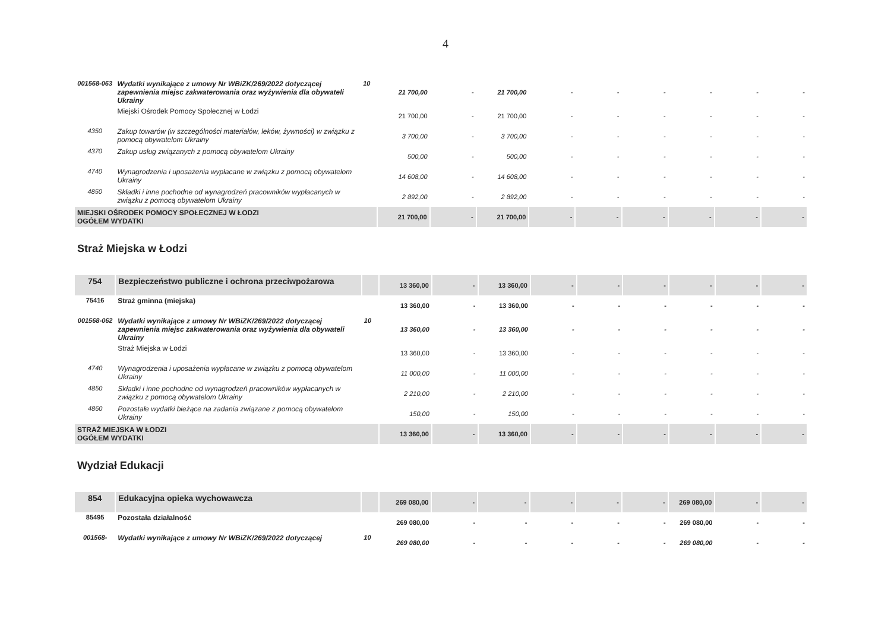4
| 001568-063 | Wydatki wynikające z umowy Nr WBiZK/269/2022 dotyczącej zapewnienia miejsc zakwaterowania oraz wyżywienia dla obywateli Ukrainy | 10 | 21 700,00 | - | 21 700,00 | - | - | - | - | - | - |
| | Miejski Ośrodek Pomocy Społecznej w Łodzi | | 21 700,00 | - | 21 700,00 | - | - | - | - | - | - |
| 4350 | Zakup towarów (w szczególności materiałów, leków, żywności) w związku z pomocą obywatelom Ukrainy | | 3 700,00 | - | 3 700,00 | - | - | - | - | - | - |
| 4370 | Zakup usług związanych z pomocą obywatelom Ukrainy | | 500,00 | - | 500,00 | - | - | - | - | - | - |
| 4740 | Wynagrodzenia i uposażenia wypłacane w związku z pomocą obywatelom Ukrainy | | 14 608,00 | - | 14 608,00 | - | - | - | - | - | - |
| 4850 | Składki i inne pochodne od wynagrodzeń pracowników wypłacanych w związku z pomocą obywatelom Ukrainy | | 2 892,00 | - | 2 892,00 | - | - | - | - | - | - |
| MIEJSKI OŚRODEK POMOCY SPOŁECZNEJ W ŁODZI OGÓŁEM WYDATKI | | | 21 700,00 | - | 21 700,00 | - | - | - | - | - | - |
Straż Miejska w Łodzi
| 754 | Bezpieczeństwo publiczne i ochrona przeciwpożarowa | | 13 360,00 | - | 13 360,00 | - | - | - | - | - | - |
| 75416 | Straż gminna (miejska) | | 13 360,00 | - | 13 360,00 | - | - | - | - | - | - |
| 001568-062 | Wydatki wynikające z umowy Nr WBiZK/269/2022 dotyczącej zapewnienia miejsc zakwaterowania oraz wyżywienia dla obywateli Ukrainy | 10 | 13 360,00 | - | 13 360,00 | - | - | - | - | - | - |
| | Straż Miejska w Łodzi | | 13 360,00 | - | 13 360,00 | - | - | - | - | - | - |
| 4740 | Wynagrodzenia i uposażenia wypłacane w związku z pomocą obywatelom Ukrainy | | 11 000,00 | - | 11 000,00 | - | - | - | - | - | - |
| 4850 | Składki i inne pochodne od wynagrodzeń pracowników wypłacanych w związku z pomocą obywatelom Ukrainy | | 2 210,00 | - | 2 210,00 | - | - | - | - | - | - |
| 4860 | Pozostałe wydatki bieżące na zadania związane z pomocą obywatelom Ukrainy | | 150,00 | - | 150,00 | - | - | - | - | - | - |
| STRAŻ MIEJSKA W ŁODZI OGÓŁEM WYDATKI | | | 13 360,00 | - | 13 360,00 | - | - | - | - | - | - |
Wydział Edukacji
| 854 | Edukacyjna opieka wychowawcza | | 269 080,00 | - | - | - | - | - | 269 080,00 | - | - |
| 85495 | Pozostała działalność | | 269 080,00 | - | - | - | - | - | 269 080,00 | - | - |
| 001568- | Wydatki wynikające z umowy Nr WBiZK/269/2022 dotyczącej | 10 | 269 080,00 | - | - | - | - | - | 269 080,00 | - | - |